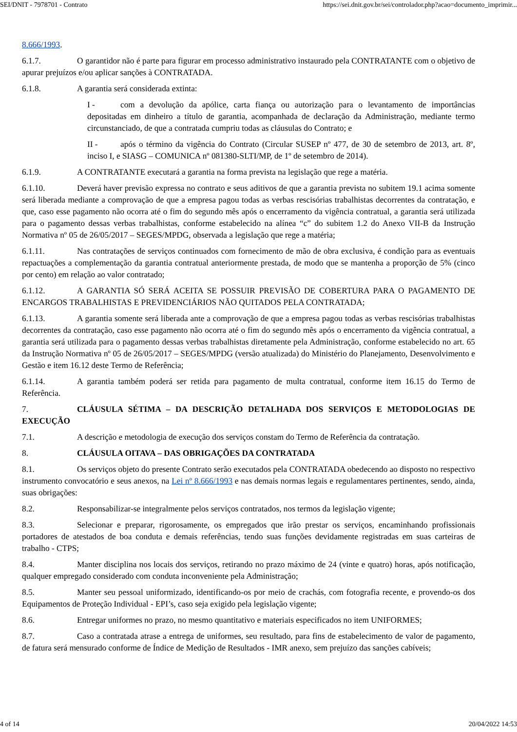SEI/DNIT - 7978701 - Contrato https://sei.dnit.gov.br/sei/controlador.php?acao=documento_imprimir...
8.666/1993.
6.1.7. O garantidor não é parte para figurar em processo administrativo instaurado pela CONTRATANTE com o objetivo de apurar prejuízos e/ou aplicar sanções à CONTRATADA.
6.1.8. A garantia será considerada extinta:
I - com a devolução da apólice, carta fiança ou autorização para o levantamento de importâncias depositadas em dinheiro a título de garantia, acompanhada de declaração da Administração, mediante termo circunstanciado, de que a contratada cumpriu todas as cláusulas do Contrato; e
II - após o término da vigência do Contrato (Circular SUSEP nº 477, de 30 de setembro de 2013, art. 8º, inciso I, e SIASG – COMUNICA nº 081380-SLTI/MP, de 1º de setembro de 2014).
6.1.9. A CONTRATANTE executará a garantia na forma prevista na legislação que rege a matéria.
6.1.10. Deverá haver previsão expressa no contrato e seus aditivos de que a garantia prevista no subitem 19.1 acima somente será liberada mediante a comprovação de que a empresa pagou todas as verbas rescisórias trabalhistas decorrentes da contratação, e que, caso esse pagamento não ocorra até o fim do segundo mês após o encerramento da vigência contratual, a garantia será utilizada para o pagamento dessas verbas trabalhistas, conforme estabelecido na alínea “c” do subitem 1.2 do Anexo VII-B da Instrução Normativa nº 05 de 26/05/2017 – SEGES/MPDG, observada a legislação que rege a matéria;
6.1.11. Nas contratações de serviços continuados com fornecimento de mão de obra exclusiva, é condição para as eventuais repactuações a complementação da garantia contratual anteriormente prestada, de modo que se mantenha a proporção de 5% (cinco por cento) em relação ao valor contratado;
6.1.12. A GARANTIA SÓ SERÁ ACEITA SE POSSUIR PREVISÃO DE COBERTURA PARA O PAGAMENTO DE ENCARGOS TRABALHISTAS E PREVIDENCIÁRIOS NÃO QUITADOS PELA CONTRATADA;
6.1.13. A garantia somente será liberada ante a comprovação de que a empresa pagou todas as verbas rescisórias trabalhistas decorrentes da contratação, caso esse pagamento não ocorra até o fim do segundo mês após o encerramento da vigência contratual, a garantia será utilizada para o pagamento dessas verbas trabalhistas diretamente pela Administração, conforme estabelecido no art. 65 da Instrução Normativa nº 05 de 26/05/2017 – SEGES/MPDG (versão atualizada) do Ministério do Planejamento, Desenvolvimento e Gestão e item 16.12 deste Termo de Referência;
6.1.14. A garantia também poderá ser retida para pagamento de multa contratual, conforme item 16.15 do Termo de Referência.
7. CLÁUSULA SÉTIMA – DA DESCRIÇÃO DETALHADA DOS SERVIÇOS E METODOLOGIAS DE EXECUÇÃO
7.1. A descrição e metodologia de execução dos serviços constam do Termo de Referência da contratação.
8. CLÁUSULA OITAVA – DAS OBRIGAÇÕES DA CONTRATADA
8.1. Os serviços objeto do presente Contrato serão executados pela CONTRATADA obedecendo ao disposto no respectivo instrumento convocatório e seus anexos, na Lei nº 8.666/1993 e nas demais normas legais e regulamentares pertinentes, sendo, ainda, suas obrigações:
8.2. Responsabilizar-se integralmente pelos serviços contratados, nos termos da legislação vigente;
8.3. Selecionar e preparar, rigorosamente, os empregados que irão prestar os serviços, encaminhando profissionais portadores de atestados de boa conduta e demais referências, tendo suas funções devidamente registradas em suas carteiras de trabalho - CTPS;
8.4. Manter disciplina nos locais dos serviços, retirando no prazo máximo de 24 (vinte e quatro) horas, após notificação, qualquer empregado considerado com conduta inconveniente pela Administração;
8.5. Manter seu pessoal uniformizado, identificando-os por meio de crachás, com fotografia recente, e provendo-os dos Equipamentos de Proteção Individual - EPI’s, caso seja exigido pela legislação vigente;
8.6. Entregar uniformes no prazo, no mesmo quantitativo e materiais especificados no item UNIFORMES;
8.7. Caso a contratada atrase a entrega de uniformes, seu resultado, para fins de estabelecimento de valor de pagamento, de fatura será mensurado conforme de Índice de Medição de Resultados - IMR anexo, sem prejuízo das sanções cabíveis;
4 of 14 20/04/2022 14:53